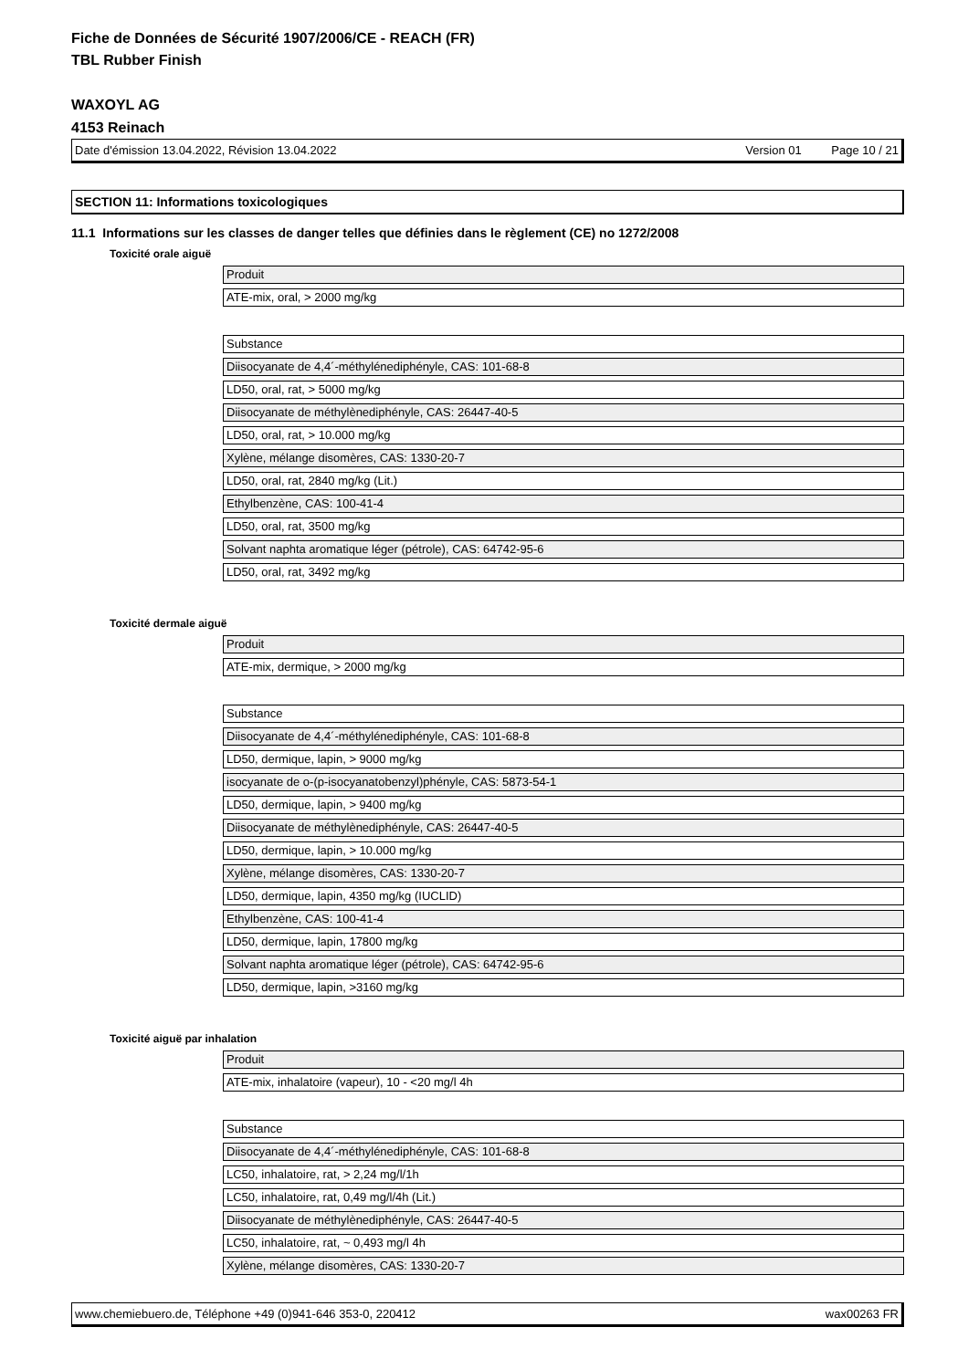Fiche de Données de Sécurité 1907/2006/CE - REACH (FR)
TBL Rubber Finish
WAXOYL AG
4153 Reinach
Date d'émission 13.04.2022, Révision 13.04.2022 Version 01 Page 10 / 21
SECTION 11: Informations toxicologiques
11.1 Informations sur les classes de danger telles que définies dans le règlement (CE) no 1272/2008
Toxicité orale aiguë
Produit
ATE-mix, oral, > 2000 mg/kg
Substance
Diisocyanate de 4,4´-méthylénediphényle, CAS: 101-68-8
LD50, oral, rat, > 5000 mg/kg
Diisocyanate de méthylènediphényle, CAS: 26447-40-5
LD50, oral, rat, > 10.000 mg/kg
Xylène, mélange disomères, CAS: 1330-20-7
LD50, oral, rat, 2840 mg/kg (Lit.)
Ethylbenzène, CAS: 100-41-4
LD50, oral, rat, 3500 mg/kg
Solvant naphta aromatique léger (pétrole), CAS: 64742-95-6
LD50, oral, rat, 3492 mg/kg
Toxicité dermale aiguë
Produit
ATE-mix, dermique, > 2000 mg/kg
Substance
Diisocyanate de 4,4´-méthylénediphényle, CAS: 101-68-8
LD50, dermique, lapin, > 9000 mg/kg
isocyanate de o-(p-isocyanatobenzyl)phényle, CAS: 5873-54-1
LD50, dermique, lapin, > 9400 mg/kg
Diisocyanate de méthylènediphényle, CAS: 26447-40-5
LD50, dermique, lapin, > 10.000 mg/kg
Xylène, mélange disomères, CAS: 1330-20-7
LD50, dermique, lapin, 4350 mg/kg (IUCLID)
Ethylbenzène, CAS: 100-41-4
LD50, dermique, lapin, 17800 mg/kg
Solvant naphta aromatique léger (pétrole), CAS: 64742-95-6
LD50, dermique, lapin, >3160 mg/kg
Toxicité aiguë par inhalation
Produit
ATE-mix, inhalatoire (vapeur), 10 - <20 mg/l 4h
Substance
Diisocyanate de 4,4´-méthylénediphényle, CAS: 101-68-8
LC50, inhalatoire, rat, > 2,24 mg/l/1h
LC50, inhalatoire, rat, 0,49 mg/l/4h (Lit.)
Diisocyanate de méthylènediphényle, CAS: 26447-40-5
LC50, inhalatoire, rat, ~ 0,493 mg/l 4h
Xylène, mélange disomères, CAS: 1330-20-7
www.chemiebuero.de, Téléphone +49 (0)941-646 353-0, 220412 wax00263 FR